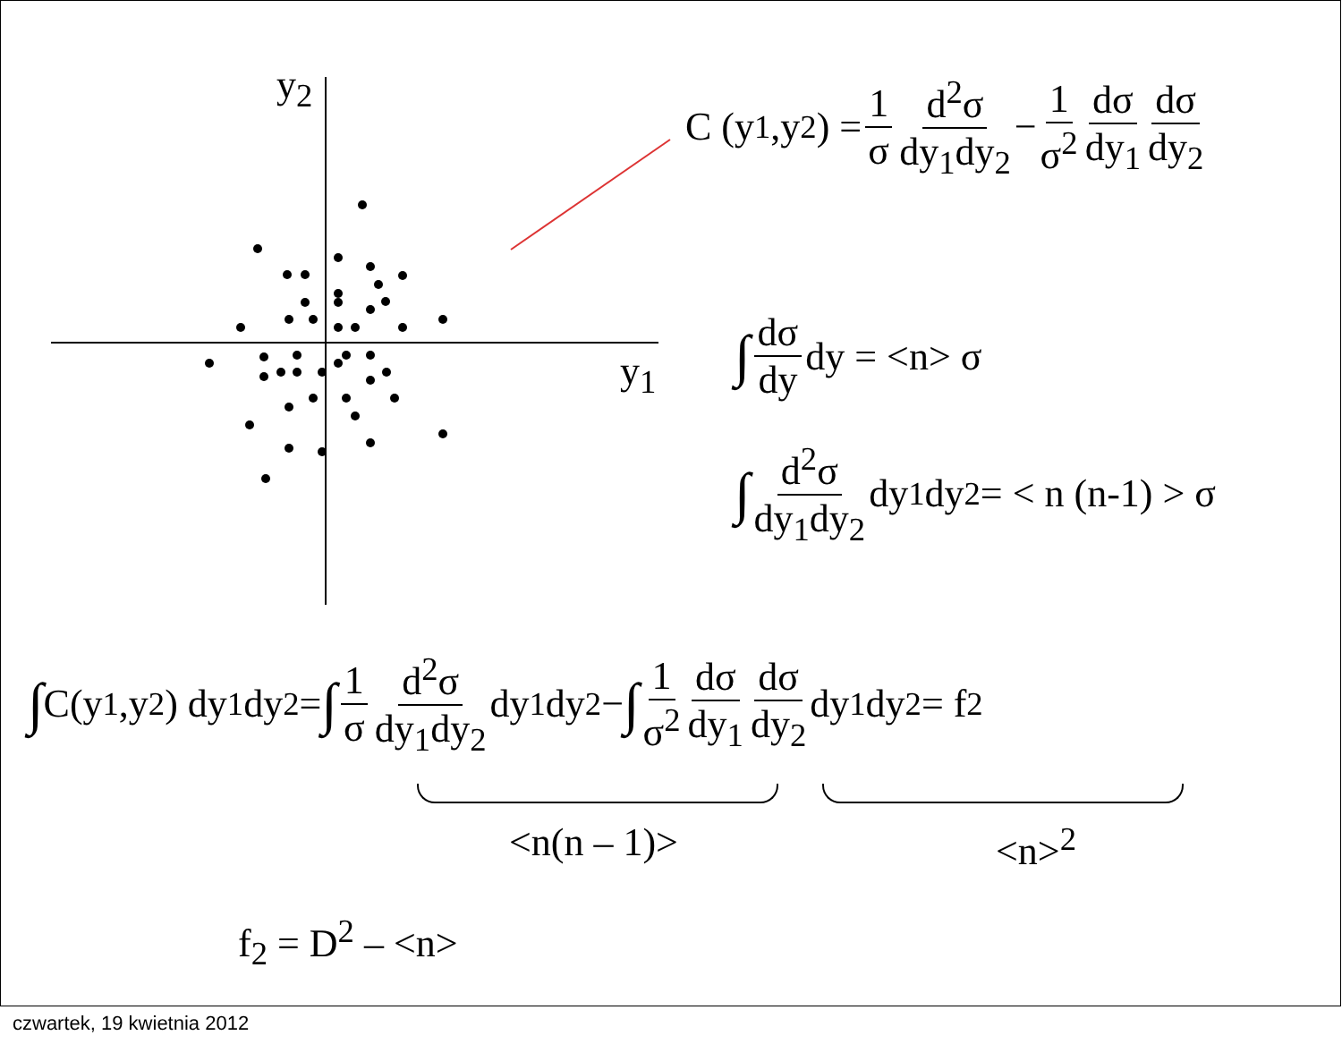y<sub>2</sub>
y<sub>1</sub>
C (y<sub>1</sub>,y<sub>2</sub>) = 1 σ d<sup>2</sup>σ dy<sub>1</sub>dy<sub>2</sub> − 1 σ<sup>2</sup> dσ dy<sub>1</sub> dσ dy<sub>2</sub>
∫ dσ dy dy = <n> σ
∫ d<sup>2</sup>σ dy<sub>1</sub>dy<sub>2</sub> dy<sub>1</sub>dy<sub>2</sub> = < n (n-1) > σ
∫ C(y<sub>1</sub>,y<sub>2</sub>) dy<sub>1</sub>dy<sub>2</sub> = ∫ 1 σ d<sup>2</sup>σ dy<sub>1</sub>dy<sub>2</sub> dy<sub>1</sub>dy<sub>2</sub> − ∫ 1 σ<sup>2</sup> dσ dy<sub>1</sub> dσ dy<sub>2</sub> dy<sub>1</sub>dy<sub>2</sub> = f<sub>2</sub>
<n(n – 1)> <n><sup>2</sup>
f<sub>2</sub> = D<sup>2</sup> – <n>
czwartek, 19 kwietnia 2012